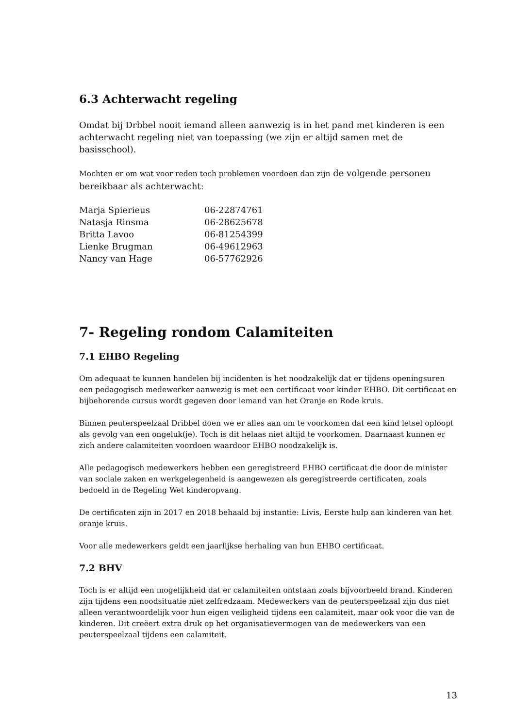6.3 Achterwacht regeling
Omdat bij Drbbel nooit iemand alleen aanwezig is in het pand met kinderen is een achterwacht regeling niet van toepassing (we zijn er altijd samen met de basisschool).
Mochten er om wat voor reden toch problemen voordoen dan zijn de volgende personen bereikbaar als achterwacht:
| Marja Spierieus | 06-22874761 |
| Natasja Rinsma | 06-28625678 |
| Britta Lavoo | 06-81254399 |
| Lienke Brugman | 06-49612963 |
| Nancy van Hage | 06-57762926 |
7- Regeling rondom Calamiteiten
7.1 EHBO Regeling
Om adequaat te kunnen handelen bij incidenten is het noodzakelijk dat er tijdens openingsuren een pedagogisch medewerker aanwezig is met een certificaat voor kinder EHBO. Dit certificaat en bijbehorende cursus wordt gegeven door iemand van het Oranje en Rode kruis.
Binnen peuterspeelzaal Dribbel doen we er alles aan om te voorkomen dat een kind letsel oploopt als gevolg van een ongeluk(je). Toch is dit helaas niet altijd te voorkomen. Daarnaast kunnen er zich andere calamiteiten voordoen waardoor EHBO noodzakelijk is.
Alle pedagogisch medewerkers hebben een geregistreerd EHBO certificaat die door de minister van sociale zaken en werkgelegenheid is aangewezen als geregistreerde certificaten, zoals bedoeld in de Regeling Wet kinderopvang.
De certificaten zijn in 2017 en 2018 behaald bij instantie: Livis, Eerste hulp aan kinderen van het oranje kruis.
Voor alle medewerkers geldt een jaarlijkse herhaling van hun EHBO certificaat.
7.2 BHV
Toch is er altijd een mogelijkheid dat er calamiteiten ontstaan zoals bijvoorbeeld brand. Kinderen zijn tijdens een noodsituatie niet zelfredzaam. Medewerkers van de peuterspeelzaal zijn dus niet alleen verantwoordelijk voor hun eigen veiligheid tijdens een calamiteit, maar ook voor die van de kinderen. Dit creëert extra druk op het organisatievermogen van de medewerkers van een peuterspeelzaal tijdens een calamiteit.
13